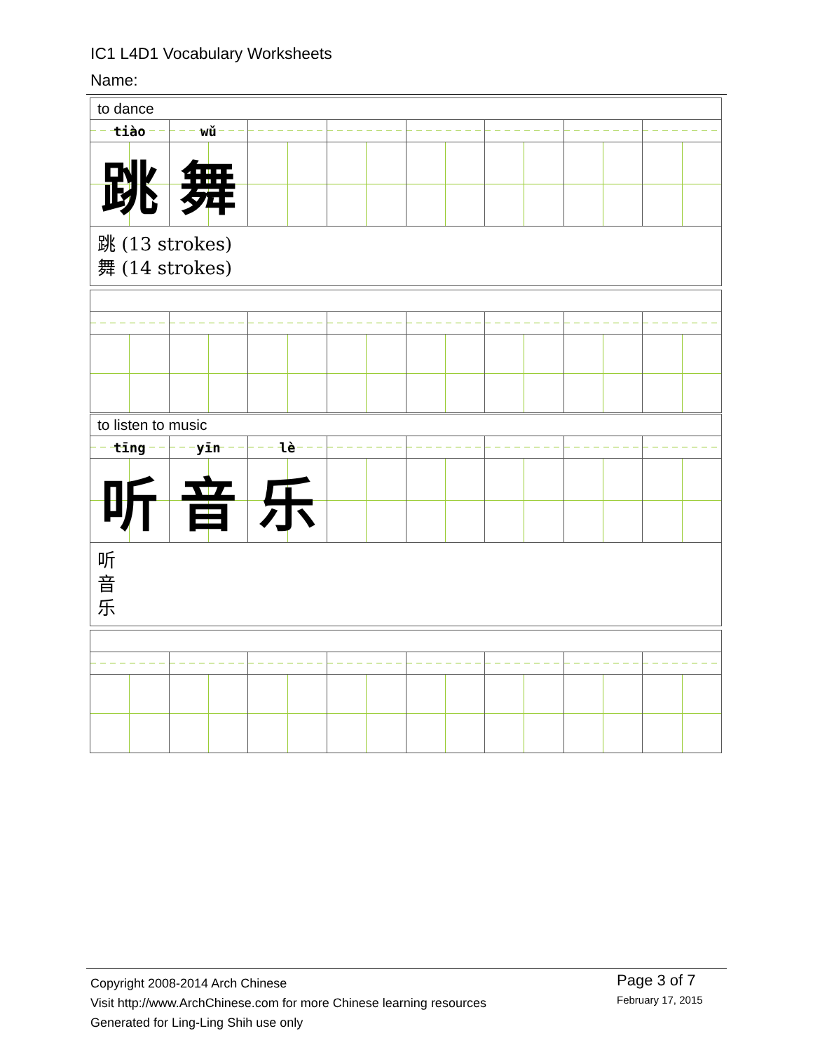IC1 L4D1 Vocabulary Worksheets
Name:
| to dance | | | | | | | |
| tiào | wǔ | | | | | | |
| 跳 | 舞 | | | | | | |
| 跳 (13 strokes) 舞 (14 strokes) | | | | | | | |
| to listen to music | | | | | | | |
| tīng | yīn | lè | | | | | |
| 听 | 音 | 乐 | | | | | |
| 听 音 乐 | | | | | | | |
Copyright 2008-2014 Arch Chinese
Visit http://www.ArchChinese.com for more Chinese learning resources
Generated for Ling-Ling Shih use only
Page 3 of 7
February 17, 2015